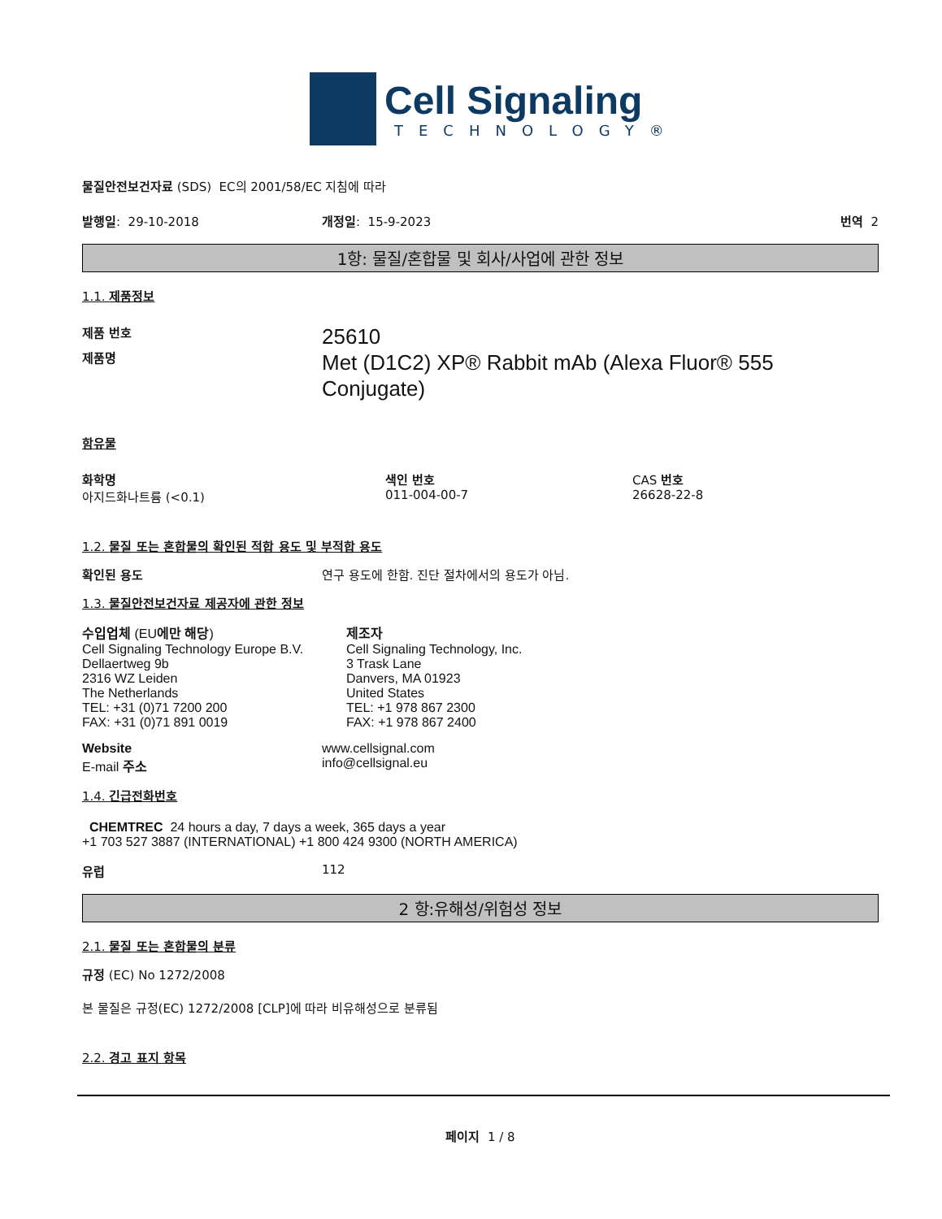Cell Signaling
TECHNOLOGY®
물질안전보건자료 (SDS) EC의 2001/58/EC 지침에 따라
발행일: 29-10-2018 개정일: 15-9-2023 번역 2
1항: 물질/혼합물 및 회사/사업에 관한 정보
1.1. 제품정보
제품 번호
제품명
25610
Met (D1C2) XP® Rabbit mAb (Alexa Fluor® 555
Conjugate)
함유물
화학명
아지드화나트륨 (<0.1)
색인 번호
011-004-00-7
CAS 번호
26628-22-8
1.2. 물질 또는 혼합물의 확인된 적합 용도 및 부적합 용도
확인된 용도 연구 용도에 한함. 진단 절차에서의 용도가 아님.
1.3. 물질안전보건자료 제공자에 관한 정보
수입업체 (EU에만 해당)
Cell Signaling Technology Europe B.V.
Dellaertweg 9b
2316 WZ Leiden
The Netherlands
TEL: +31 (0)71 7200 200
FAX: +31 (0)71 891 0019
제조자
Cell Signaling Technology, Inc.
3 Trask Lane
Danvers, MA 01923
United States
TEL: +1 978 867 2300
FAX: +1 978 867 2400
Website
E-mail 주소
www.cellsignal.com
info@cellsignal.eu
1.4. 긴급전화번호
CHEMTREC 24 hours a day, 7 days a week, 365 days a year
+1 703 527 3887 (INTERNATIONAL) +1 800 424 9300 (NORTH AMERICA)
유럽 112
2 항:유해성/위험성 정보
2.1. 물질 또는 혼합물의 분류
규정 (EC) No 1272/2008
본 물질은 규정(EC) 1272/2008 [CLP]에 따라 비유해성으로 분류됨
2.2. 경고 표지 항목
페이지 1 / 8